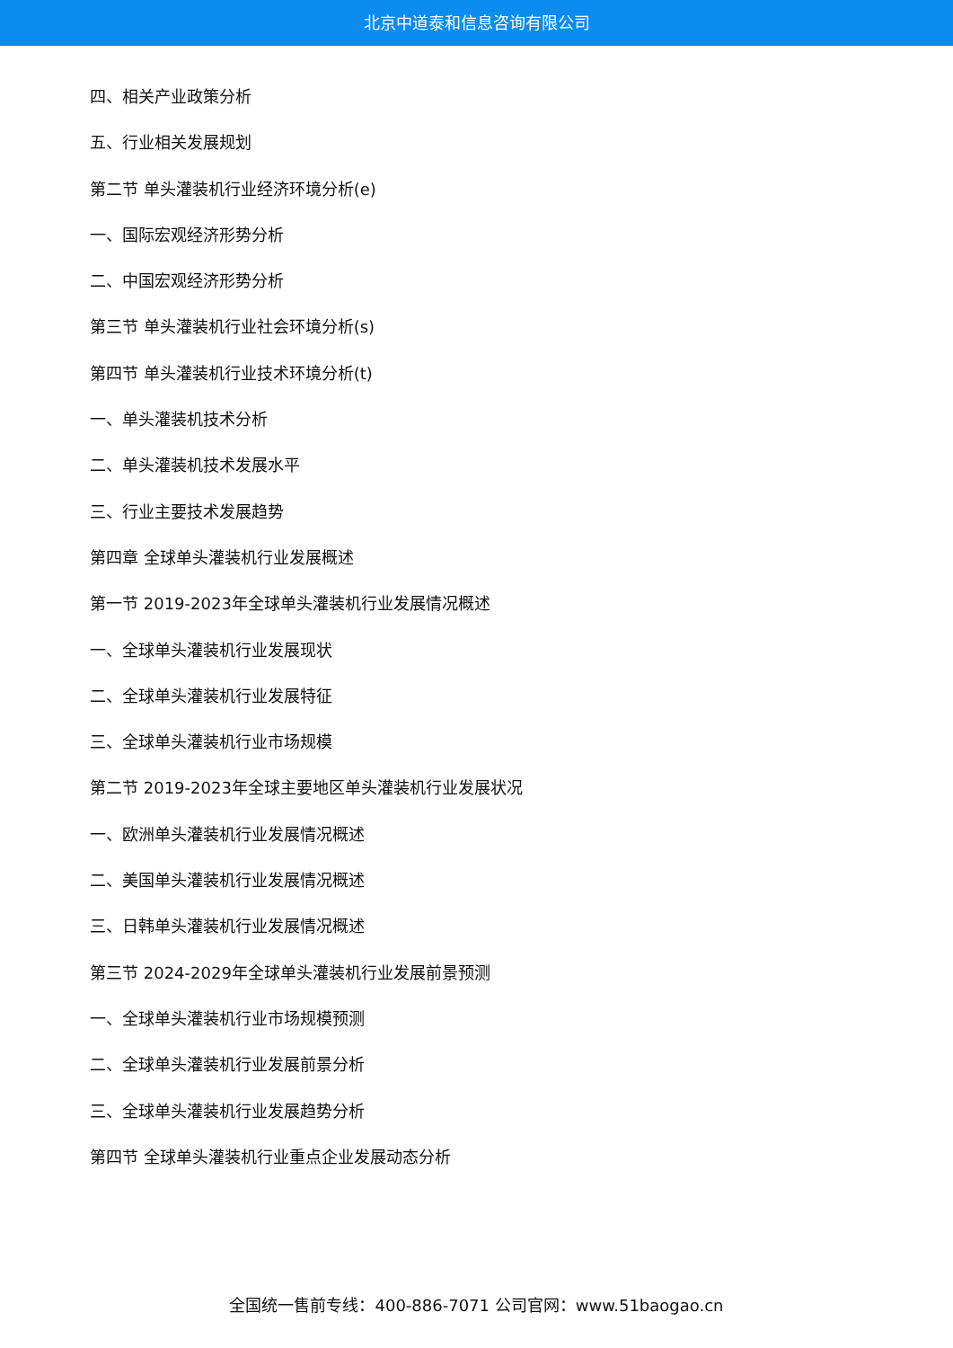北京中道泰和信息咨询有限公司
四、相关产业政策分析
五、行业相关发展规划
第二节 单头灌装机行业经济环境分析(e)
一、国际宏观经济形势分析
二、中国宏观经济形势分析
第三节 单头灌装机行业社会环境分析(s)
第四节 单头灌装机行业技术环境分析(t)
一、单头灌装机技术分析
二、单头灌装机技术发展水平
三、行业主要技术发展趋势
第四章 全球单头灌装机行业发展概述
第一节 2019-2023年全球单头灌装机行业发展情况概述
一、全球单头灌装机行业发展现状
二、全球单头灌装机行业发展特征
三、全球单头灌装机行业市场规模
第二节 2019-2023年全球主要地区单头灌装机行业发展状况
一、欧洲单头灌装机行业发展情况概述
二、美国单头灌装机行业发展情况概述
三、日韩单头灌装机行业发展情况概述
第三节 2024-2029年全球单头灌装机行业发展前景预测
一、全球单头灌装机行业市场规模预测
二、全球单头灌装机行业发展前景分析
三、全球单头灌装机行业发展趋势分析
第四节 全球单头灌装机行业重点企业发展动态分析
全国统一售前专线：400-886-7071 公司官网：www.51baogao.cn